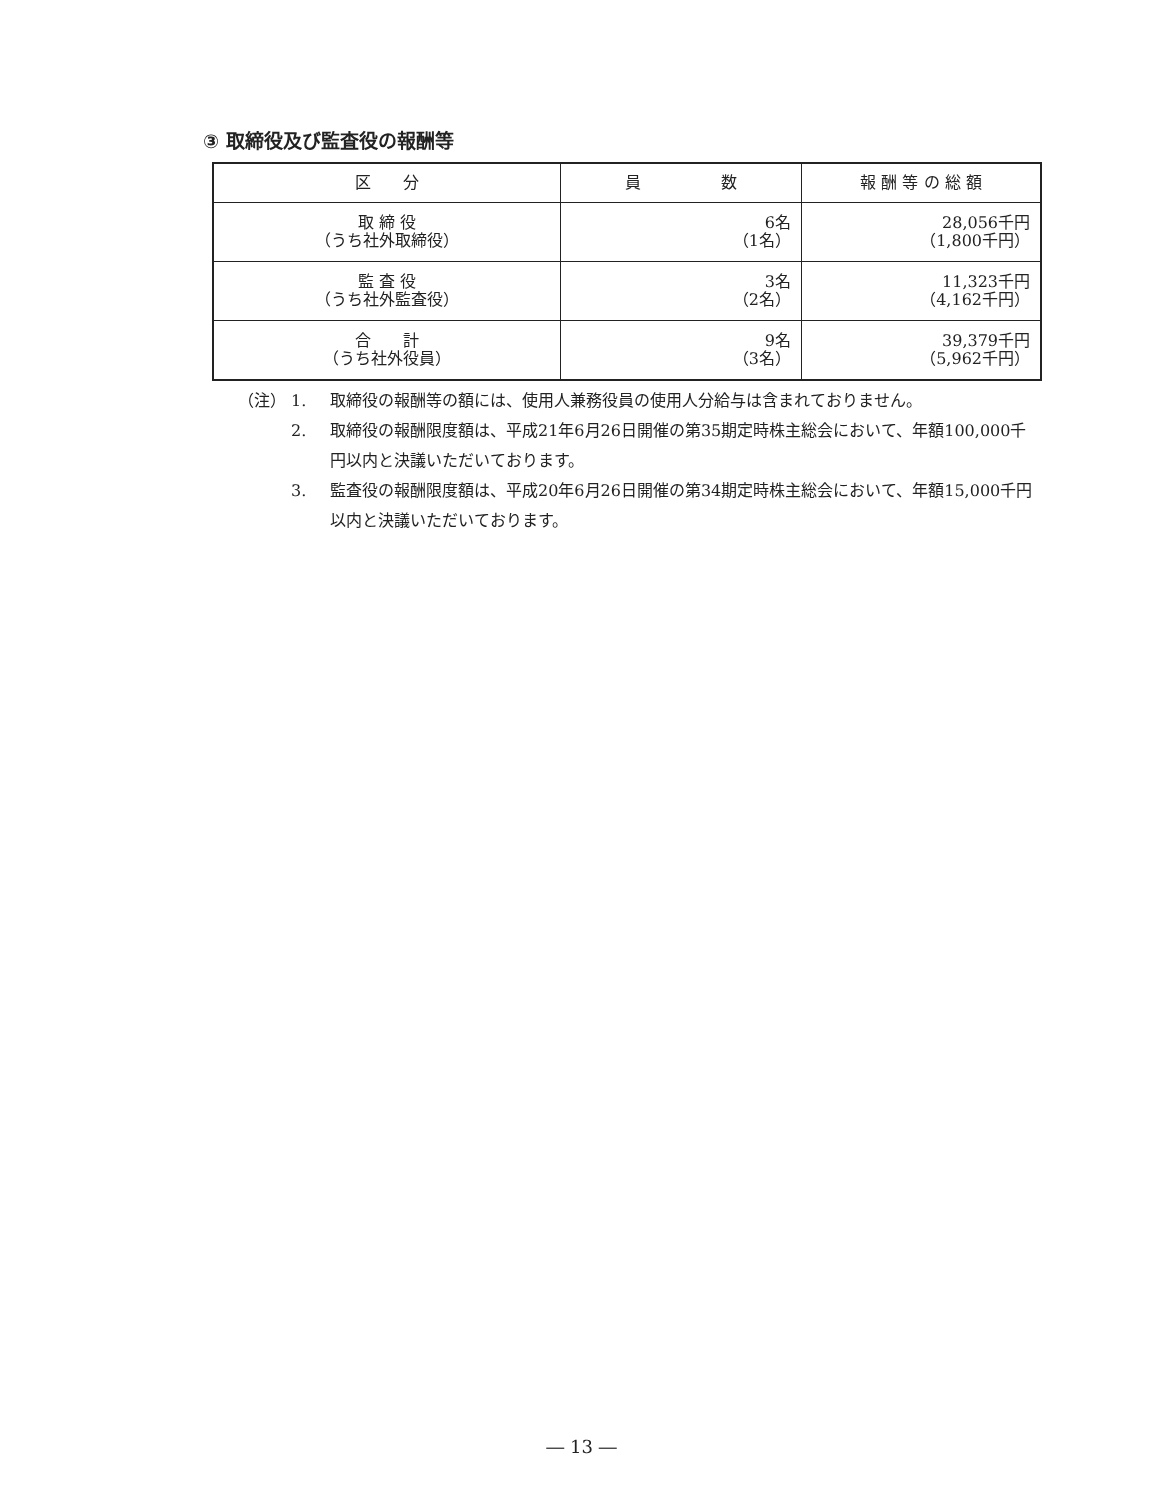③ 取締役及び監査役の報酬等
| 区 分 | 員 数 | 報 酬 等 の 総 額 |
| --- | --- | --- |
| 取 締 役 （うち社外取締役） | 6名 （1名） | 28,056千円 （1,800千円） |
| 監 査 役 （うち社外監査役） | 3名 （2名） | 11,323千円 （4,162千円） |
| 合 計 （うち社外役員） | 9名 （3名） | 39,379千円 （5,962千円） |
（注） 1. 取締役の報酬等の額には、使用人兼務役員の使用人分給与は含まれておりません。
　　　 2. 取締役の報酬限度額は、平成21年6月26日開催の第35期定時株主総会において、年額100,000千円以内と決議いただいております。
　　　 3. 監査役の報酬限度額は、平成20年6月26日開催の第34期定時株主総会において、年額15,000千円以内と決議いただいております。
― 13 ―